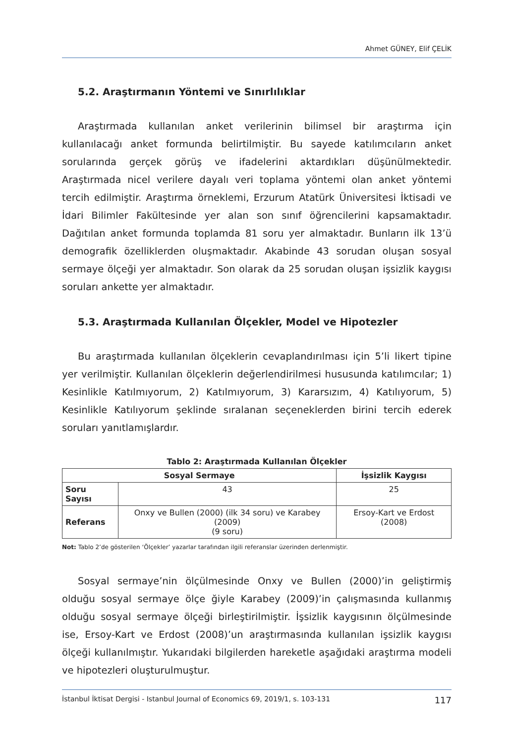Ahmet GÜNEY, Elif ÇELİK
5.2. Araştırmanın Yöntemi ve Sınırlılıklar
Araştırmada kullanılan anket verilerinin bilimsel bir araştırma için kullanılacağı anket formunda belirtilmiştir. Bu sayede katılımcıların anket sorularında gerçek görüş ve ifadelerini aktardıkları düşünülmektedir. Araştırmada nicel verilere dayalı veri toplama yöntemi olan anket yöntemi tercih edilmiştir. Araştırma örneklemi, Erzurum Atatürk Üniversitesi İktisadi ve İdari Bilimler Fakültesinde yer alan son sınıf öğrencilerini kapsamaktadır. Dağıtılan anket formunda toplamda 81 soru yer almaktadır. Bunların ilk 13’ü demografik özelliklerden oluşmaktadır. Akabinde 43 sorudan oluşan sosyal sermaye ölçeği yer almaktadır. Son olarak da 25 sorudan oluşan işsizlik kaygısı soruları ankette yer almaktadır.
5.3. Araştırmada Kullanılan Ölçekler, Model ve Hipotezler
Bu araştırmada kullanılan ölçeklerin cevaplandırılması için 5’li likert tipine yer verilmiştir. Kullanılan ölçeklerin değerlendirilmesi hususunda katılımcılar; 1) Kesinlikle Katılmıyorum, 2) Katılmıyorum, 3) Kararsızım, 4) Katılıyorum, 5) Kesinlikle Katılıyorum şeklinde sıralanan seçeneklerden birini tercih ederek soruları yanıtlamışlardır.
Tablo 2: Araştırmada Kullanılan Ölçekler
| Sosyal Sermaye | | İşsizlik Kaygısı |
| --- | --- | --- |
| Soru Sayısı | 43 | 25 |
| Referans | Onxy ve Bullen (2000) (ilk 34 soru) ve Karabey (2009) (9 soru) | Ersoy-Kart ve Erdost (2008) |
Not: Tablo 2’de gösterilen ‘Ölçekler’ yazarlar tarafından ilgili referanslar üzerinden derlenmiştir.
Sosyal sermaye’nin ölçülmesinde Onxy ve Bullen (2000)’in geliştirmiş olduğu sosyal sermaye ölçe ğiyle Karabey (2009)’in çalışmasında kullanmış olduğu sosyal sermaye ölçeği birleştirilmiştir. İşsizlik kaygısının ölçülmesinde ise, Ersoy-Kart ve Erdost (2008)’un araştırmasında kullanılan işsizlik kaygısı ölçeği kullanılmıştır. Yukarıdaki bilgilerden hareketle aşağıdaki araştırma modeli ve hipotezleri oluşturulmuştur.
İstanbul İktisat Dergisi - Istanbul Journal of Economics 69, 2019/1, s. 103-131 117